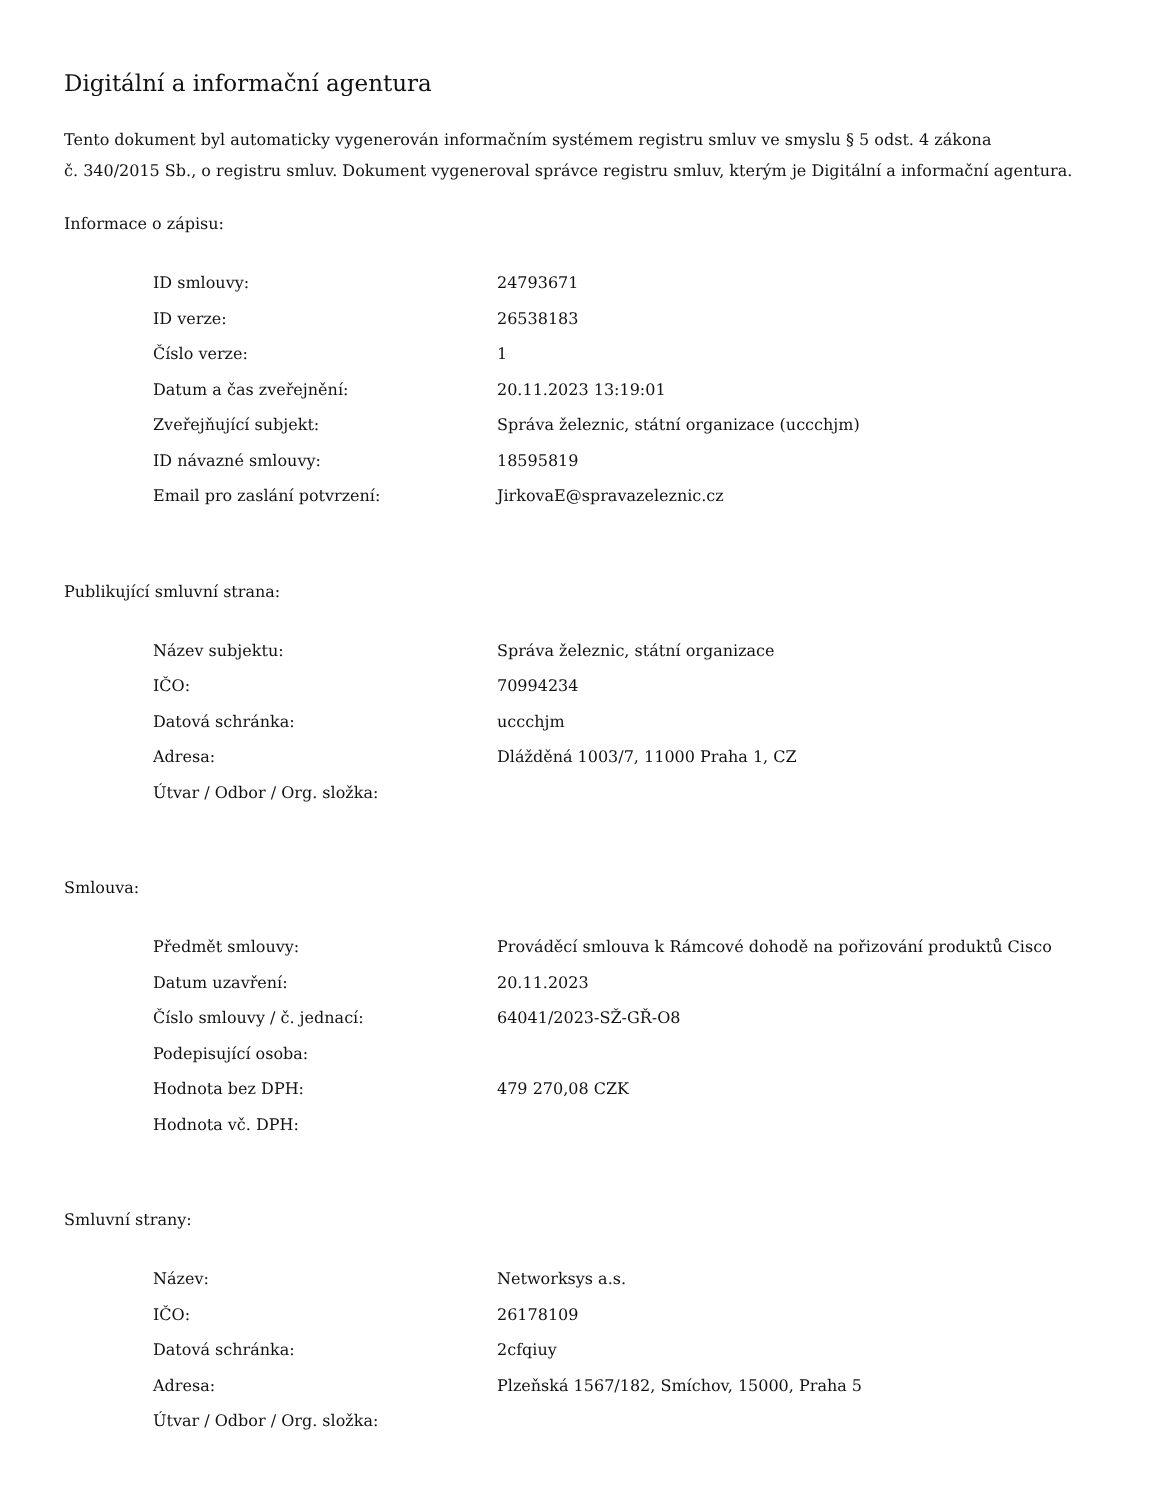Digitální a informační agentura
Tento dokument byl automaticky vygenerován informačním systémem registru smluv ve smyslu § 5 odst. 4 zákona
č. 340/2015 Sb., o registru smluv. Dokument vygeneroval správce registru smluv, kterým je Digitální a informační agentura.
Informace o zápisu:
| ID smlouvy: | 24793671 |
| ID verze: | 26538183 |
| Číslo verze: | 1 |
| Datum a čas zveřejnění: | 20.11.2023 13:19:01 |
| Zveřejňující subjekt: | Správa železnic, státní organizace (uccchjm) |
| ID návazné smlouvy: | 18595819 |
| Email pro zaslání potvrzení: | JirkovaE@spravazeleznic.cz |
Publikující smluvní strana:
| Název subjektu: | Správa železnic, státní organizace |
| IČO: | 70994234 |
| Datová schránka: | uccchjm |
| Adresa: | Dlážděná 1003/7, 11000 Praha 1, CZ |
| Útvar / Odbor / Org. složka: | |
Smlouva:
| Předmět smlouvy: | Prováděcí smlouva k Rámcové dohodě na pořizování produktů Cisco |
| Datum uzavření: | 20.11.2023 |
| Číslo smlouvy / č. jednací: | 64041/2023-SŽ-GŘ-O8 |
| Podepisující osoba: | |
| Hodnota bez DPH: | 479 270,08 CZK |
| Hodnota vč. DPH: | |
Smluvní strany:
| Název: | Networksys a.s. |
| IČO: | 26178109 |
| Datová schránka: | 2cfqiuy |
| Adresa: | Plzeňská 1567/182, Smíchov, 15000, Praha 5 |
| Útvar / Odbor / Org. složka: | |